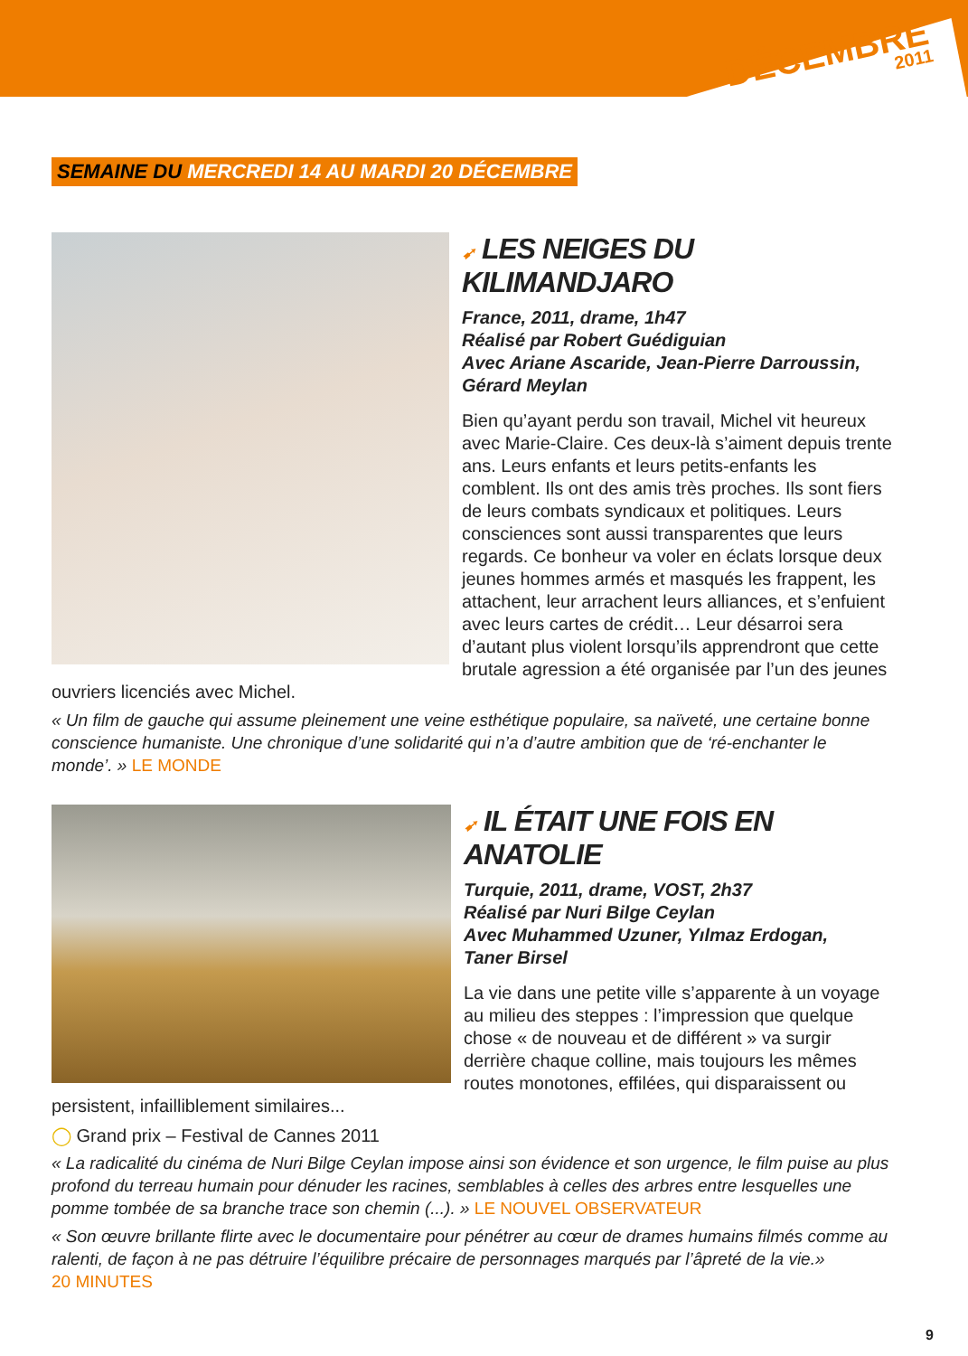DÉCEMBRE
2011
SEMAINE DU MERCREDI 14 AU MARDI 20 DÉCEMBRE
➹ LES NEIGES DU KILIMANDJARO
France, 2011, drame, 1h47
Réalisé par Robert Guédiguian
Avec Ariane Ascaride, Jean-Pierre Darroussin,
Gérard Meylan
Bien qu’ayant perdu son travail, Michel vit heureux avec Marie-Claire. Ces deux-là s’aiment depuis trente ans. Leurs enfants et leurs petits-enfants les comblent. Ils ont des amis très proches. Ils sont fiers de leurs combats syndicaux et politiques. Leurs consciences sont aussi transparentes que leurs regards. Ce bonheur va voler en éclats lorsque deux jeunes hommes armés et masqués les frappent, les attachent, leur arrachent leurs alliances, et s’enfuient avec leurs cartes de crédit… Leur désarroi sera d’autant plus violent lorsqu’ils apprendront que cette brutale agression a été organisée par l’un des jeunes ouvriers licenciés avec Michel.
« Un film de gauche qui assume pleinement une veine esthétique populaire, sa naïveté, une certaine bonne conscience humaniste. Une chronique d’une solidarité qui n’a d’autre ambition que de ‘ré-enchanter le monde’. » LE MONDE
➹ IL ÉTAIT UNE FOIS EN ANATOLIE
Turquie, 2011, drame, VOST, 2h37
Réalisé par Nuri Bilge Ceylan
Avec Muhammed Uzuner, Yılmaz Erdogan,
Taner Birsel
La vie dans une petite ville s’apparente à un voyage au milieu des steppes : l’impression que quelque chose « de nouveau et de différent » va surgir derrière chaque colline, mais toujours les mêmes routes monotones, effilées, qui disparaissent ou persistent, infailliblement similaires...
◯ Grand prix – Festival de Cannes 2011
« La radicalité du cinéma de Nuri Bilge Ceylan impose ainsi son évidence et son urgence, le film puise au plus profond du terreau humain pour dénuder les racines, semblables à celles des arbres entre lesquelles une pomme tombée de sa branche trace son chemin (...). » LE NOUVEL OBSERVATEUR
« Son œuvre brillante flirte avec le documentaire pour pénétrer au cœur de drames humains filmés comme au ralenti, de façon à ne pas détruire l’équilibre précaire de personnages marqués par l’âpreté de la vie.»
20 MINUTES
9